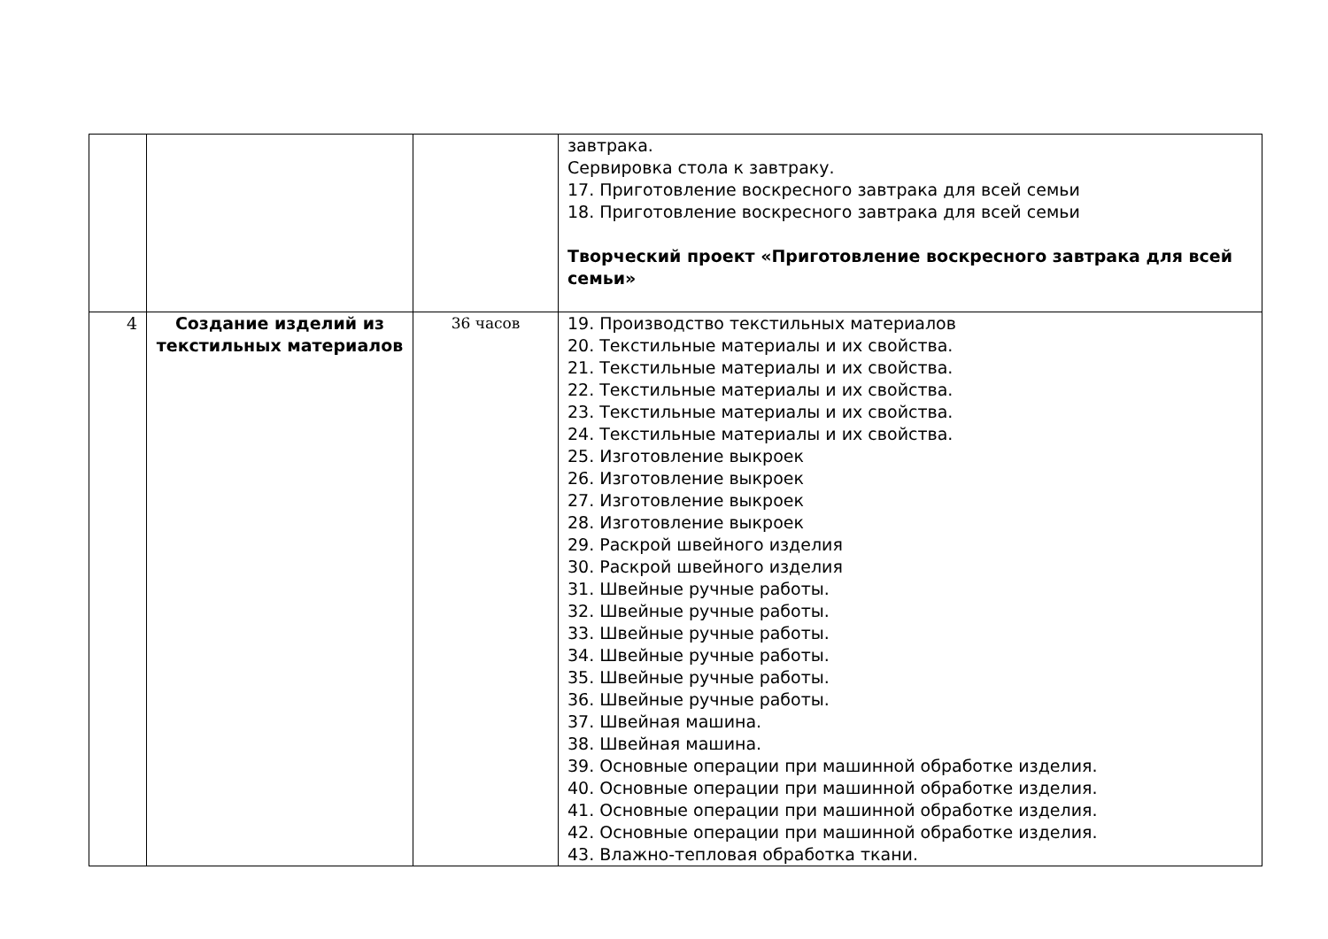| | | | завтрака. Сервировка стола к завтраку. 17. Приготовление воскресного завтрака для всей семьи 18. Приготовление воскресного завтрака для всей семьи Творческий проект «Приготовление воскресного завтрака для всей семьи» |
| 4 | Создание изделий из текстильных материалов | 36 часов | 19. Производство текстильных материалов 20. Текстильные материалы и их свойства. 21. Текстильные материалы и их свойства. 22. Текстильные материалы и их свойства. 23. Текстильные материалы и их свойства. 24. Текстильные материалы и их свойства. 25. Изготовление выкроек 26. Изготовление выкроек 27. Изготовление выкроек 28. Изготовление выкроек 29. Раскрой швейного изделия 30. Раскрой швейного изделия 31. Швейные ручные работы. 32. Швейные ручные работы. 33. Швейные ручные работы. 34. Швейные ручные работы. 35. Швейные ручные работы. 36. Швейные ручные работы. 37. Швейная машина. 38. Швейная машина. 39. Основные операции при машинной обработке изделия. 40. Основные операции при машинной обработке изделия. 41. Основные операции при машинной обработке изделия. 42. Основные операции при машинной обработке изделия. 43. Влажно-тепловая обработка ткани. |